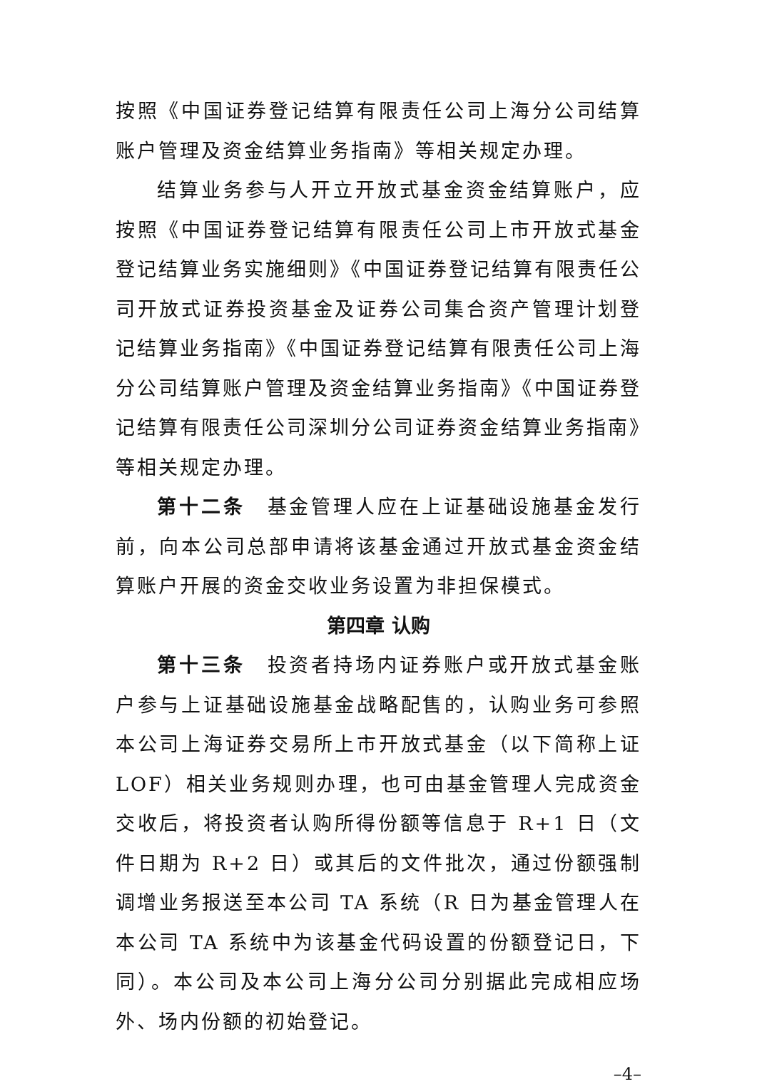按照《中国证券登记结算有限责任公司上海分公司结算账户管理及资金结算业务指南》等相关规定办理。
结算业务参与人开立开放式基金资金结算账户，应按照《中国证券登记结算有限责任公司上市开放式基金登记结算业务实施细则》《中国证券登记结算有限责任公司开放式证券投资基金及证券公司集合资产管理计划登记结算业务指南》《中国证券登记结算有限责任公司上海分公司结算账户管理及资金结算业务指南》《中国证券登记结算有限责任公司深圳分公司证券资金结算业务指南》等相关规定办理。
第十二条　基金管理人应在上证基础设施基金发行前，向本公司总部申请将该基金通过开放式基金资金结算账户开展的资金交收业务设置为非担保模式。
第四章 认购
第十三条　投资者持场内证券账户或开放式基金账户参与上证基础设施基金战略配售的，认购业务可参照本公司上海证券交易所上市开放式基金（以下简称上证 LOF）相关业务规则办理，也可由基金管理人完成资金交收后，将投资者认购所得份额等信息于 R+1 日（文件日期为 R+2 日）或其后的文件批次，通过份额强制调增业务报送至本公司 TA 系统（R 日为基金管理人在本公司 TA 系统中为该基金代码设置的份额登记日，下同）。本公司及本公司上海分公司分别据此完成相应场外、场内份额的初始登记。
–4–